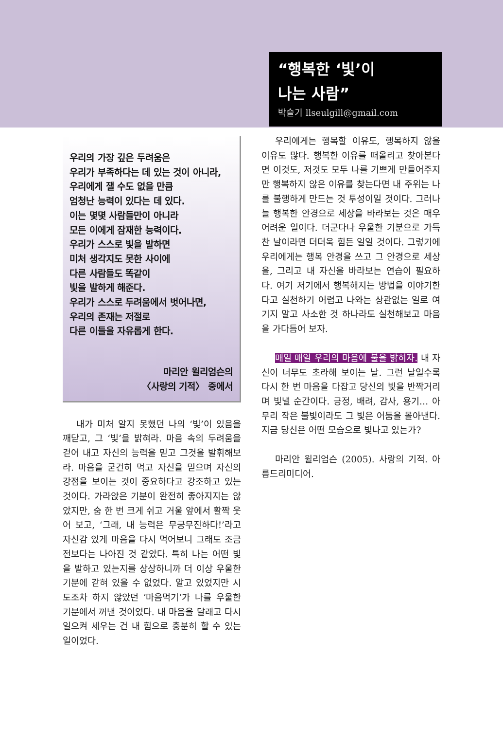“행복한 ‘빛’이
나는 사람”
박슬기 llseulgill@gmail.com
우리의 가장 깊은 두려움은
우리가 부족하다는 데 있는 것이 아니라,
우리에게 잴 수도 없을 만큼
엄청난 능력이 있다는 데 있다.
이는 몇몇 사람들만이 아니라
모든 이에게 잠재한 능력이다.
우리가 스스로 빛을 발하면
미처 생각지도 못한 사이에
다른 사람들도 똑같이
빛을 발하게 해준다.
우리가 스스로 두려움에서 벗어나면,
우리의 존재는 저절로
다른 이들을 자유롭게 한다.
마리안 윌리엄슨의
〈사랑의 기적〉 중에서
내가 미처 알지 못했던 나의 ‘빛’이 있음을 깨닫고, 그 ‘빛’을 밝혀라. 마음 속의 두려움을 걷어 내고 자신의 능력을 믿고 그것을 발휘해보라. 마음을 굳건히 먹고 자신을 믿으며 자신의 강점을 보이는 것이 중요하다고 강조하고 있는 것이다. 가라앉은 기분이 완전히 좋아지지는 않았지만, 숨 한 번 크게 쉬고 거울 앞에서 활짝 웃어 보고, ‘그래, 내 능력은 무궁무진하다!’라고 자신감 있게 마음을 다시 먹어보니 그래도 조금 전보다는 나아진 것 같았다. 특히 나는 어떤 빛을 발하고 있는지를 상상하니까 더 이상 우울한 기분에 갇혀 있을 수 없었다. 알고 있었지만 시도조차 하지 않았던 ‘마음먹기’가 나를 우울한 기분에서 꺼낸 것이었다. 내 마음을 달래고 다시 일으켜 세우는 건 내 힘으로 충분히 할 수 있는 일이었다.
우리에게는 행복할 이유도, 행복하지 않을 이유도 많다. 행복한 이유를 떠올리고 찾아본다면 이것도, 저것도 모두 나를 기쁘게 만들어주지만 행복하지 않은 이유를 찾는다면 내 주위는 나를 불행하게 만드는 것 투성이일 것이다. 그러나 늘 행복한 안경으로 세상을 바라보는 것은 매우 어려운 일이다. 더군다나 우울한 기분으로 가득 찬 날이라면 더더욱 힘든 일일 것이다. 그렇기에 우리에게는 행복 안경을 쓰고 그 안경으로 세상을, 그리고 내 자신을 바라보는 연습이 필요하다. 여기 저기에서 행복해지는 방법을 이야기한다고 실천하기 어렵고 나와는 상관없는 일로 여기지 말고 사소한 것 하나라도 실천해보고 마음을 가다듬어 보자.
매일 매일 우리의 마음에 불을 밝히자. 내 자신이 너무도 초라해 보이는 날. 그런 날일수록 다시 한 번 마음을 다잡고 당신의 빛을 반짝거리며 빛낼 순간이다. 긍정, 배려, 감사, 용기… 아무리 작은 불빛이라도 그 빛은 어둠을 몰아낸다. 지금 당신은 어떤 모습으로 빛나고 있는가?
마리안 윌리엄슨 (2005). 사랑의 기적. 아름드리미디어.